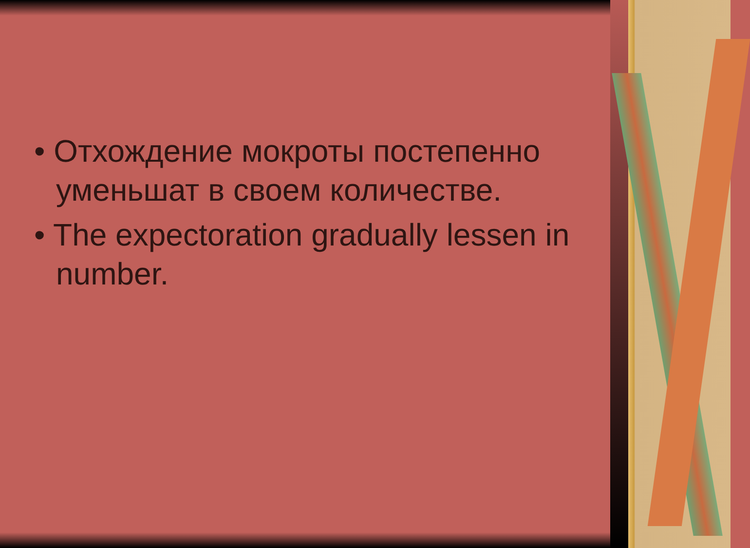• Отхождение мокроты постепенно уменьшат в своем количестве.
• The expectoration gradually lessen in number.